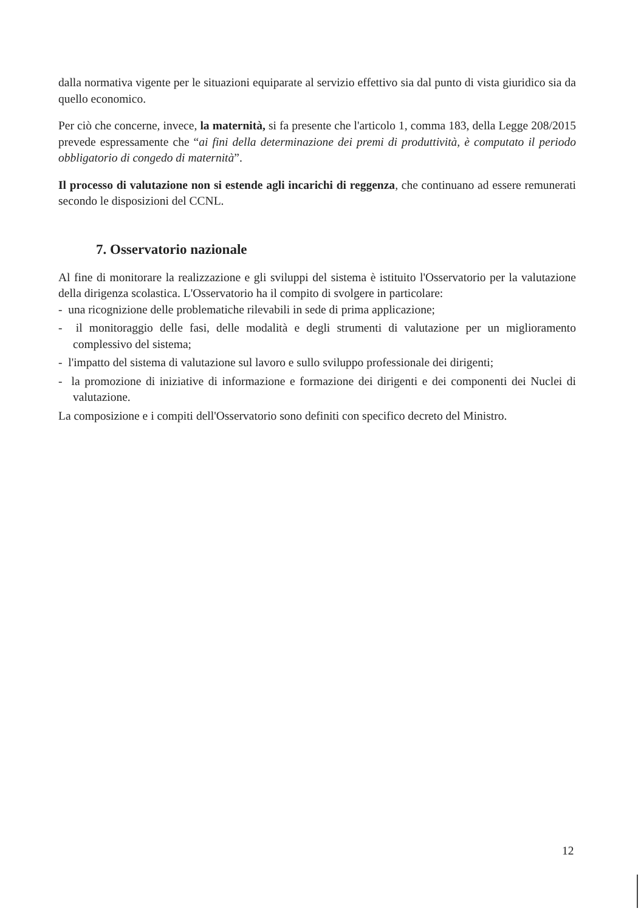dalla normativa vigente per le situazioni equiparate al servizio effettivo sia dal punto di vista giuridico sia da quello economico.
Per ciò che concerne, invece, la maternità, si fa presente che l'articolo 1, comma 183, della Legge 208/2015 prevede espressamente che “ai fini della determinazione dei premi di produttività, è computato il periodo obbligatorio di congedo di maternità”.
Il processo di valutazione non si estende agli incarichi di reggenza, che continuano ad essere remunerati secondo le disposizioni del CCNL.
7. Osservatorio nazionale
Al fine di monitorare la realizzazione e gli sviluppi del sistema è istituito l'Osservatorio per la valutazione della dirigenza scolastica. L'Osservatorio ha il compito di svolgere in particolare:
- una ricognizione delle problematiche rilevabili in sede di prima applicazione;
- il monitoraggio delle fasi, delle modalità e degli strumenti di valutazione per un miglioramento complessivo del sistema;
- l'impatto del sistema di valutazione sul lavoro e sullo sviluppo professionale dei dirigenti;
- la promozione di iniziative di informazione e formazione dei dirigenti e dei componenti dei Nuclei di valutazione.
La composizione e i compiti dell'Osservatorio sono definiti con specifico decreto del Ministro.
12